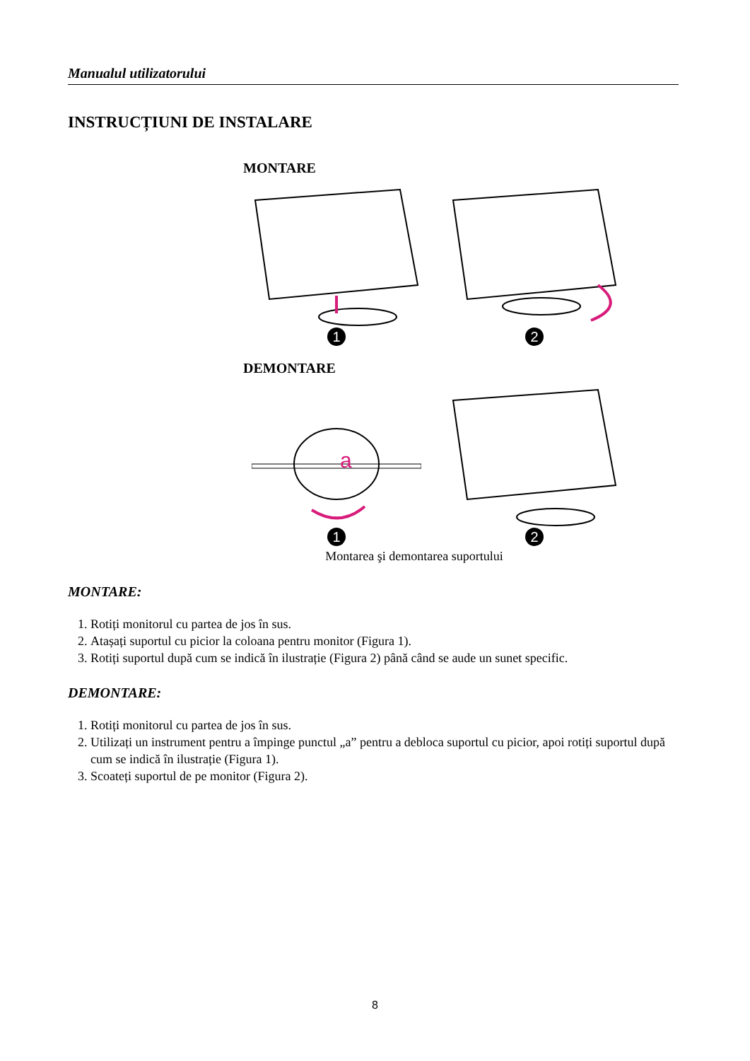Manualul utilizatorului
INSTRUCȚIUNI DE INSTALARE
MONTARE
1 2
DEMONTARE
a
1 2
Montarea şi demontarea suportului
MONTARE:
1. Rotiți monitorul cu partea de jos în sus.
2. Atașați suportul cu picior la coloana pentru monitor (Figura 1).
3. Rotiți suportul după cum se indică în ilustrație (Figura 2) până când se aude un sunet specific.
DEMONTARE:
1. Rotiți monitorul cu partea de jos în sus.
2. Utilizați un instrument pentru a împinge punctul „a” pentru a debloca suportul cu picior, apoi rotiți suportul după cum se indică în ilustrație (Figura 1).
3. Scoateți suportul de pe monitor (Figura 2).
8